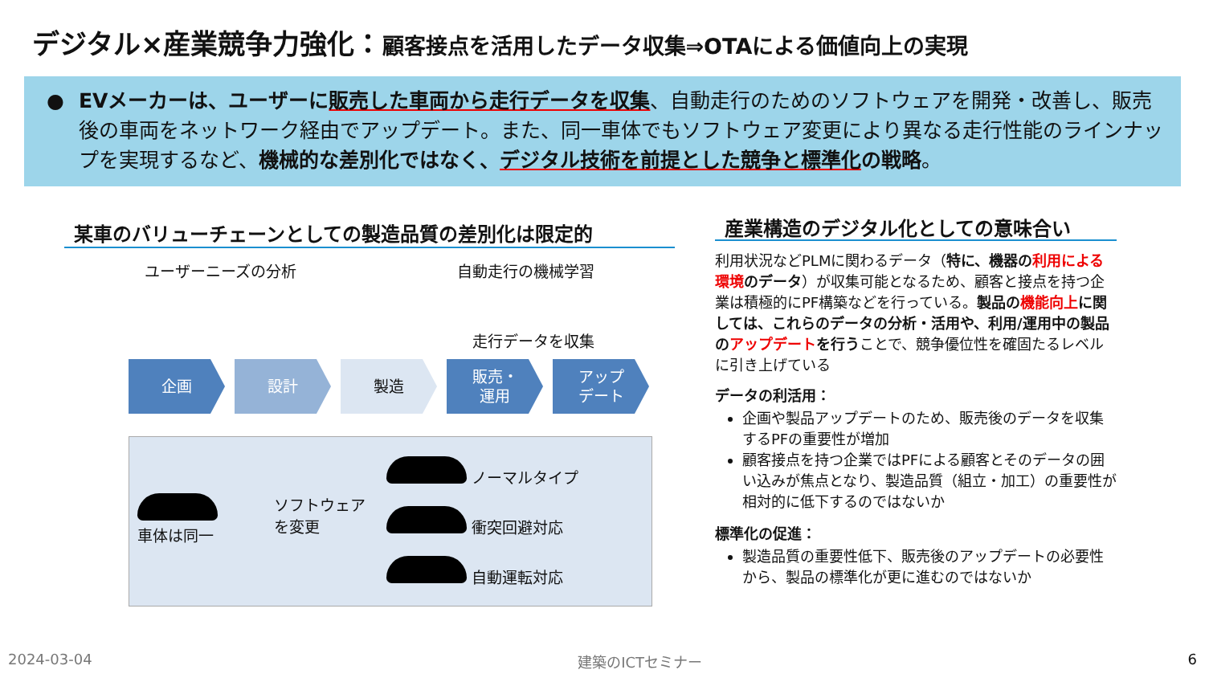デジタル×産業競争力強化：顧客接点を活用したデータ収集⇒OTAによる価値向上の実現
● EVメーカーは、ユーザーに販売した車両から走行データを収集、自動走行のためのソフトウェアを開発・改善し、販売後の車両をネットワーク経由でアップデート。また、同一車体でもソフトウェア変更により異なる走行性能のラインナップを実現するなど、機械的な差別化ではなく、デジタル技術を前提とした競争と標準化の戦略。
某車のバリューチェーンとしての製造品質の差別化は限定的
ユーザーニーズの分析 自動走行の機械学習
走行データを収集
企画 設計 製造 販売・
運用
アップ
デート
車体は同一 ソフトウェア
を変更
ノーマルタイプ
衝突回避対応
自動運転対応
産業構造のデジタル化としての意味合い
利用状況などPLMに関わるデータ（特に、機器の利用による環境のデータ）が収集可能となるため、顧客と接点を持つ企業は積極的にPF構築などを行っている。製品の機能向上に関しては、これらのデータの分析・活用や、利用/運用中の製品のアップデートを行うことで、競争優位性を確固たるレベルに引き上げている
データの利活用：
企画や製品アップデートのため、販売後のデータを収集するPFの重要性が増加
顧客接点を持つ企業ではPFによる顧客とそのデータの囲い込みが焦点となり、製造品質（組立・加工）の重要性が相対的に低下するのではないか
標準化の促進：
製造品質の重要性低下、販売後のアップデートの必要性から、製品の標準化が更に進むのではないか
2024-03-04 建築のICTセミナー 6